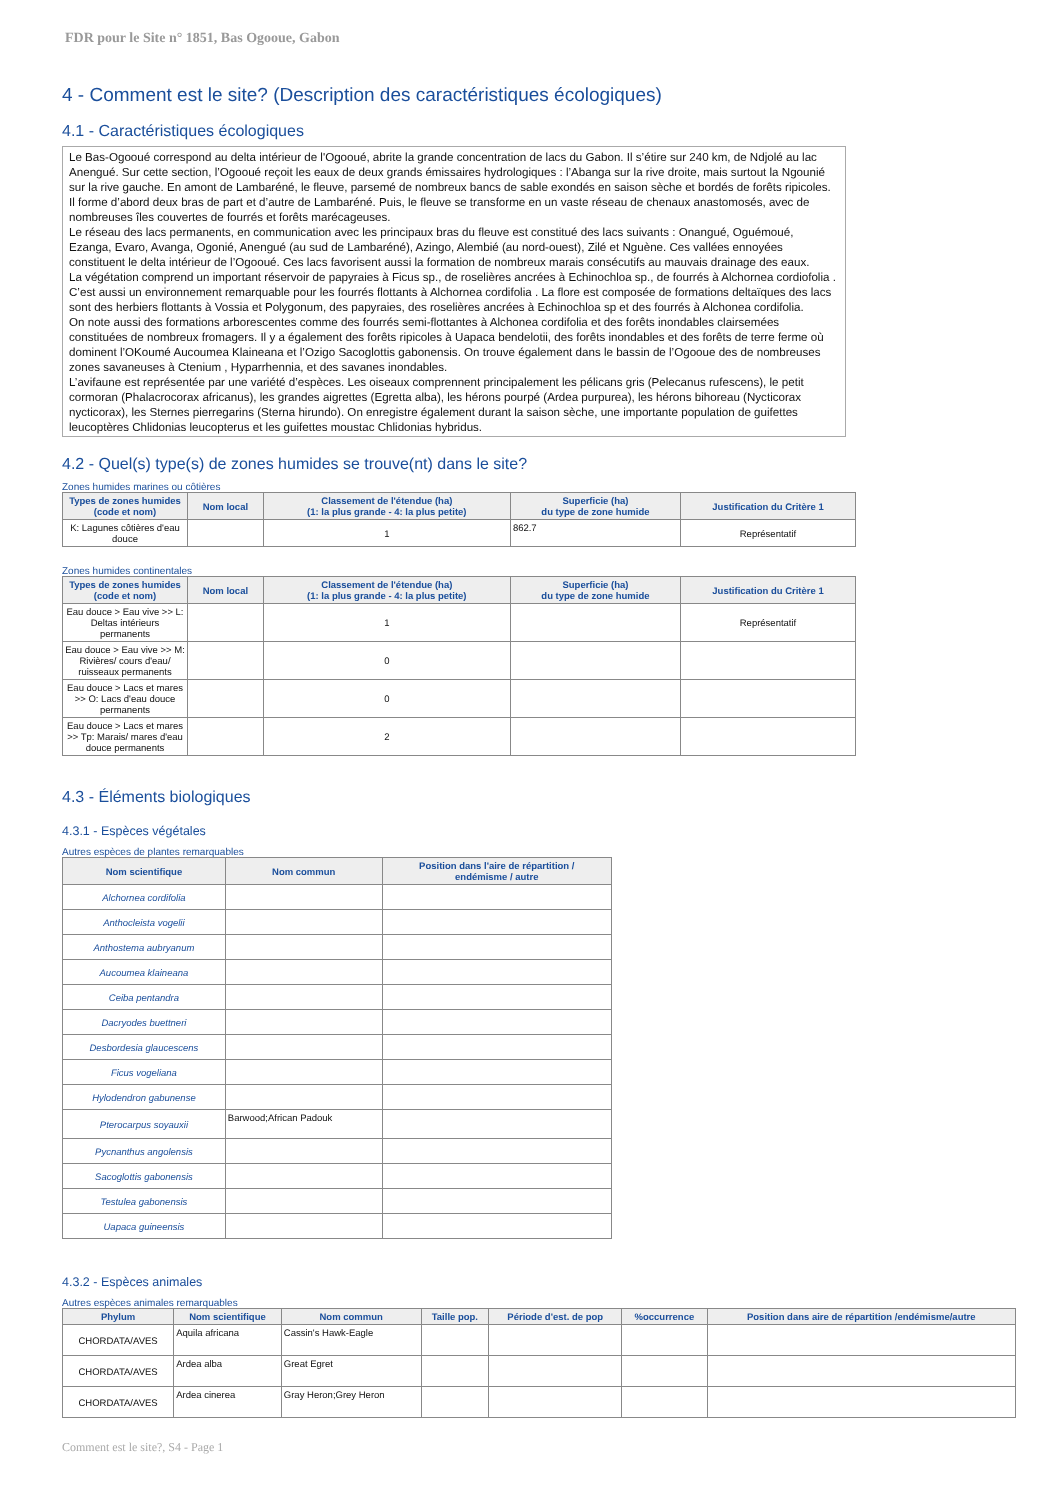FDR pour le Site n° 1851, Bas Ogooue, Gabon
4 - Comment est le site? (Description des caractéristiques écologiques)
4.1 - Caractéristiques écologiques
Le Bas-Ogooué correspond au delta intérieur de l'Ogooué, abrite la grande concentration de lacs du Gabon. Il s’étire sur 240 km, de Ndjolé au lac Anengué. Sur cette section, l’Ogooué reçoit les eaux de deux grands émissaires hydrologiques : l’Abanga sur la rive droite, mais surtout la Ngounié sur la rive gauche. En amont de Lambaréné, le fleuve, parsemé de nombreux bancs de sable exondés en saison sèche et bordés de forêts ripicoles. Il forme d’abord deux bras de part et d’autre de Lambaréné. Puis, le fleuve se transforme en un vaste réseau de chenaux anastomosés, avec de nombreuses îles couvertes de fourrés et forêts marécageuses.
Le réseau des lacs permanents, en communication avec les principaux bras du fleuve est constitué des lacs suivants : Onangué, Oguémoué, Ezanga, Evaro, Avanga, Ogonié, Anengué (au sud de Lambaréné), Azingo, Alembié (au nord-ouest), Zilé et Nguène. Ces vallées ennoyées constituent le delta intérieur de l’Ogooué. Ces lacs favorisent aussi la formation de nombreux marais consécutifs au mauvais drainage des eaux.
La végétation comprend un important réservoir de papyraies à Ficus sp., de roselières ancrées à Echinochloa sp., de fourrés à Alchornea cordiofolia . C’est aussi un environnement remarquable pour les fourrés flottants à Alchornea cordifolia . La flore est composée de formations deltaïques des lacs sont des herbiers flottants à Vossia et Polygonum, des papyraies, des roselières ancrées à Echinochloa sp et des fourrés à Alchonea cordifolia.
On note aussi des formations arborescentes comme des fourrés semi-flottantes à Alchonea cordifolia et des forêts inondables clairsemées constituées de nombreux fromagers. Il y a également des forêts ripicoles à Uapaca bendelotii, des forêts inondables et des forêts de terre ferme où dominent l’OKoumé Aucoumea Klaineana et l’Ozigo Sacoglottis gabonensis. On trouve également dans le bassin de l’Ogooue des de nombreuses zones savaneuses à Ctenium , Hyparrhennia, et des savanes inondables.
L’avifaune est représentée par une variété d’espèces. Les oiseaux comprennent principalement les pélicans gris (Pelecanus rufescens), le petit cormoran (Phalacrocorax africanus), les grandes aigrettes (Egretta alba), les hérons pourpé (Ardea purpurea), les hérons bihoreau (Nycticorax nycticorax), les Sternes pierregarins (Sterna hirundo). On enregistre également durant la saison sèche, une importante population de guifettes leucoptères Chlidonias leucopterus et les guifettes moustac Chlidonias hybridus.
4.2 - Quel(s) type(s) de zones humides se trouve(nt) dans le site?
Zones humides marines ou côtières
| Types de zones humides (code et nom) | Nom local | Classement de l'étendue (ha) (1: la plus grande - 4: la plus petite) | Superficie (ha) du type de zone humide | Justification du Critère 1 |
| --- | --- | --- | --- | --- |
| K: Lagunes côtières d'eau douce | | 1 | 862.7 | Représentatif |
Zones humides continentales
| Types de zones humides (code et nom) | Nom local | Classement de l'étendue (ha) (1: la plus grande - 4: la plus petite) | Superficie (ha) du type de zone humide | Justification du Critère 1 |
| --- | --- | --- | --- | --- |
| Eau douce > Eau vive >> L: Deltas intérieurs permanents | | 1 | | Représentatif |
| Eau douce > Eau vive >> M: Rivières/ cours d'eau/ ruisseaux permanents | | 0 | | |
| Eau douce > Lacs et mares >> O: Lacs d'eau douce permanents | | 0 | | |
| Eau douce > Lacs et mares >> Tp: Marais/ mares d'eau douce permanents | | 2 | | |
4.3 - Éléments biologiques
4.3.1 - Espèces végétales
Autres espèces de plantes remarquables
| Nom scientifique | Nom commun | Position dans l'aire de répartition / endémisme / autre |
| --- | --- | --- |
| Alchornea cordifolia | | |
| Anthocleista vogelii | | |
| Anthostema aubryanum | | |
| Aucoumea klaineana | | |
| Ceiba pentandra | | |
| Dacryodes buettneri | | |
| Desbordesia glaucescens | | |
| Ficus vogeliana | | |
| Hylodendron gabunense | | |
| Pterocarpus soyauxii | Barwood;African Padouk | |
| Pycnanthus angolensis | | |
| Sacoglottis gabonensis | | |
| Testulea gabonensis | | |
| Uapaca guineensis | | |
4.3.2 - Espèces animales
Autres espèces animales remarquables
| Phylum | Nom scientifique | Nom commun | Taille pop. | Période d'est. de pop | %occurrence | Position dans aire de répartition /endémisme/autre |
| --- | --- | --- | --- | --- | --- | --- |
| CHORDATA/AVES | Aquila africana | Cassin's Hawk-Eagle | | | | |
| CHORDATA/AVES | Ardea alba | Great Egret | | | | |
| CHORDATA/AVES | Ardea cinerea | Gray Heron;Grey Heron | | | | |
Comment est le site?, S4 - Page 1